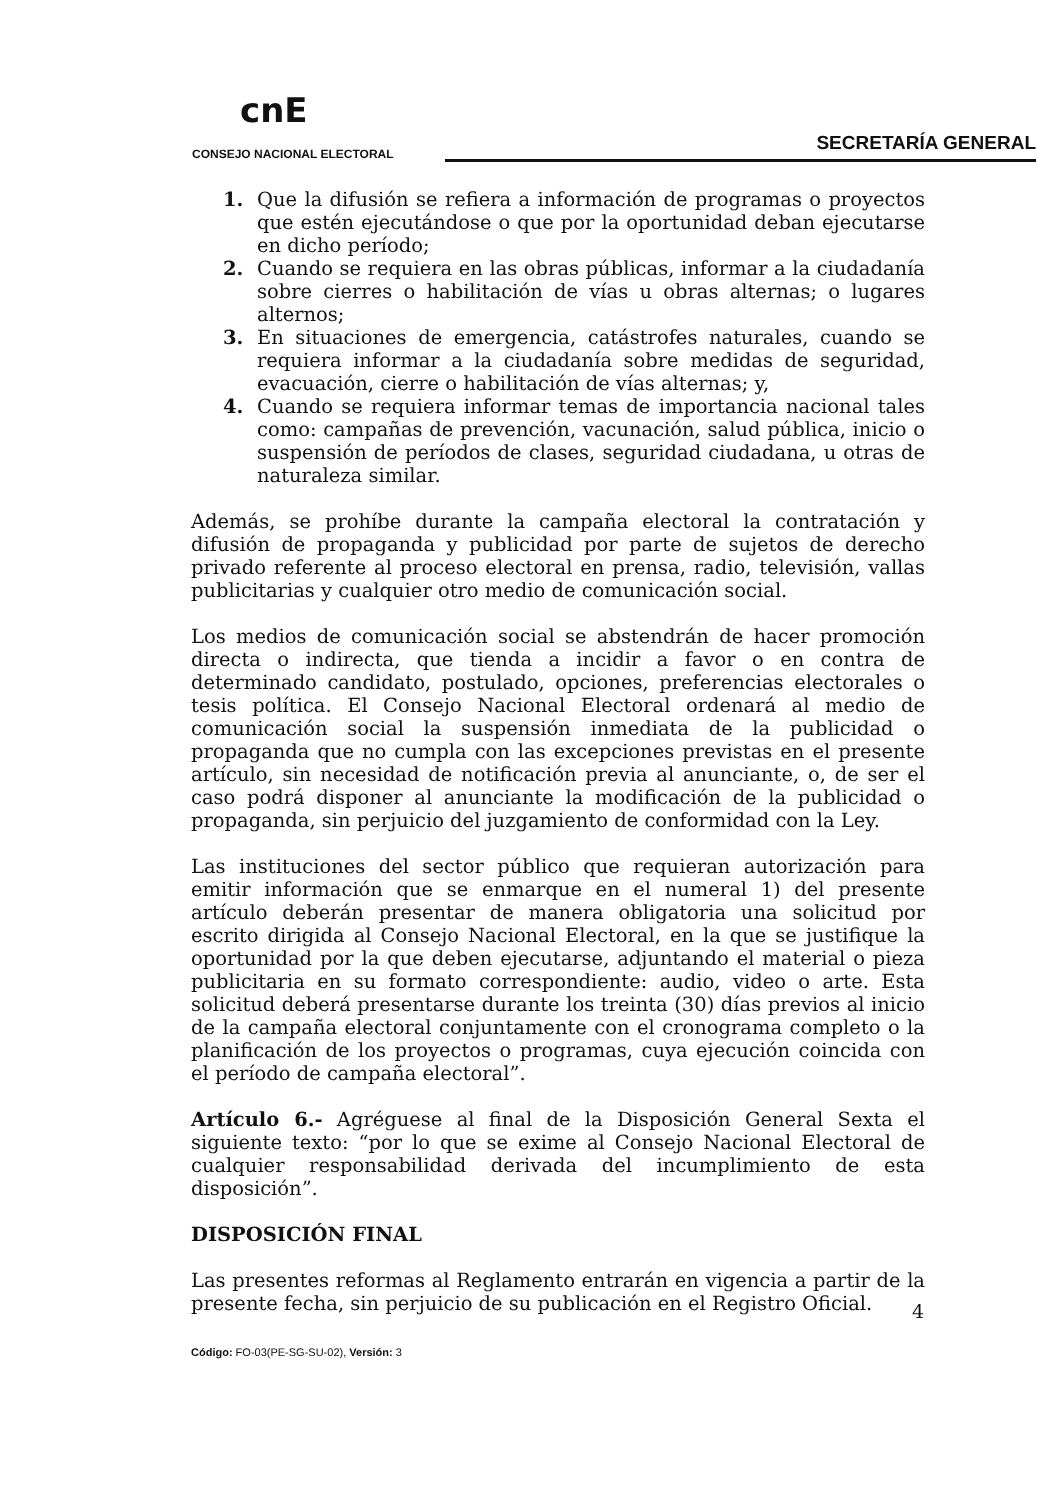cnE
CONSEJO NACIONAL ELECTORAL SECRETARÍA GENERAL
1. Que la difusión se refiera a información de programas o proyectos que estén ejecutándose o que por la oportunidad deban ejecutarse en dicho período;
2. Cuando se requiera en las obras públicas, informar a la ciudadanía sobre cierres o habilitación de vías u obras alternas; o lugares alternos;
3. En situaciones de emergencia, catástrofes naturales, cuando se requiera informar a la ciudadanía sobre medidas de seguridad, evacuación, cierre o habilitación de vías alternas; y,
4. Cuando se requiera informar temas de importancia nacional tales como: campañas de prevención, vacunación, salud pública, inicio o suspensión de períodos de clases, seguridad ciudadana, u otras de naturaleza similar.
Además, se prohíbe durante la campaña electoral la contratación y difusión de propaganda y publicidad por parte de sujetos de derecho privado referente al proceso electoral en prensa, radio, televisión, vallas publicitarias y cualquier otro medio de comunicación social.
Los medios de comunicación social se abstendrán de hacer promoción directa o indirecta, que tienda a incidir a favor o en contra de determinado candidato, postulado, opciones, preferencias electorales o tesis política. El Consejo Nacional Electoral ordenará al medio de comunicación social la suspensión inmediata de la publicidad o propaganda que no cumpla con las excepciones previstas en el presente artículo, sin necesidad de notificación previa al anunciante, o, de ser el caso podrá disponer al anunciante la modificación de la publicidad o propaganda, sin perjuicio del juzgamiento de conformidad con la Ley.
Las instituciones del sector público que requieran autorización para emitir información que se enmarque en el numeral 1) del presente artículo deberán presentar de manera obligatoria una solicitud por escrito dirigida al Consejo Nacional Electoral, en la que se justifique la oportunidad por la que deben ejecutarse, adjuntando el material o pieza publicitaria en su formato correspondiente: audio, video o arte. Esta solicitud deberá presentarse durante los treinta (30) días previos al inicio de la campaña electoral conjuntamente con el cronograma completo o la planificación de los proyectos o programas, cuya ejecución coincida con el período de campaña electoral”.
Artículo 6.- Agréguese al final de la Disposición General Sexta el siguiente texto: “por lo que se exime al Consejo Nacional Electoral de cualquier responsabilidad derivada del incumplimiento de esta disposición”.
DISPOSICIÓN FINAL
Las presentes reformas al Reglamento entrarán en vigencia a partir de la presente fecha, sin perjuicio de su publicación en el Registro Oficial.
4
Código: FO-03(PE-SG-SU-02), Versión: 3